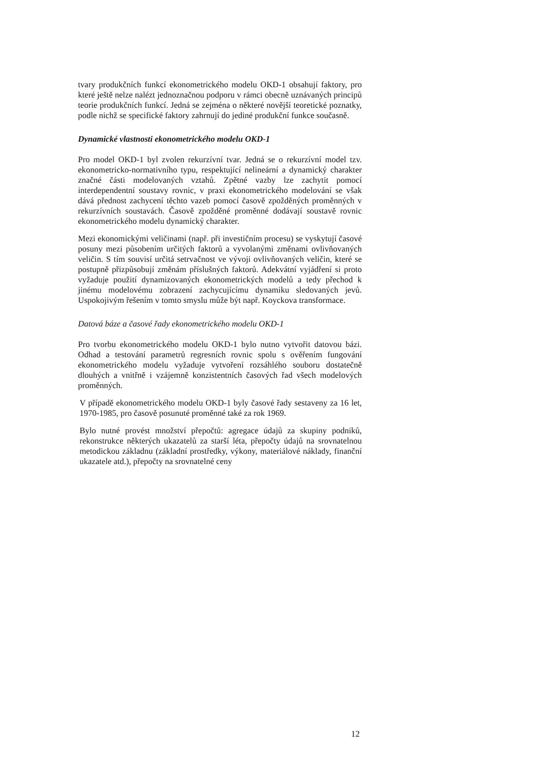tvary produkčních funkcí ekonometrického modelu OKD-1 obsahují faktory, pro které ještě nelze nalézt jednoznačnou podporu v rámci obecně uznávaných principů teorie produkčních funkcí. Jedná se zejména o některé novější teoretické poznatky, podle nichž se specifické faktory zahrnují do jediné produkční funkce současně.
Dynamické vlastnosti ekonometrického modelu OKD-1
Pro model OKD-1 byl zvolen rekurzívní tvar. Jedná se o rekurzívní model tzv. ekonometricko-normativního typu, respektující nelineární a dynamický charakter značné části modelovaných vztahů. Zpětné vazby lze zachytit pomocí interdependentní soustavy rovnic, v praxi ekonometrického modelování se však dává přednost zachycení těchto vazeb pomocí časově zpožděných proměnných v rekurzívních soustavách. Časově zpožděné proměnné dodávají soustavě rovnic ekonometrického modelu dynamický charakter.
Mezi ekonomickými veličinami (např. při investičním procesu) se vyskytují časové posuny mezi působením určitých faktorů a vyvolanými změnami ovlivňovaných veličin. S tím souvisí určitá setrvačnost ve vývoji ovlivňovaných veličin, které se postupně přizpůsobují změnám příslušných faktorů. Adekvátní vyjádření si proto vyžaduje použití dynamizovaných ekonometrických modelů a tedy přechod k jinému modelovému zobrazení zachycujícímu dynamiku sledovaných jevů. Uspokojivým řešením v tomto smyslu může být např. Koyckova transformace.
Datová báze a časové řady ekonometrického modelu OKD-1
Pro tvorbu ekonometrického modelu OKD-1 bylo nutno vytvořit datovou bázi. Odhad a testování parametrů regresních rovnic spolu s ověřením fungování ekonometrického modelu vyžaduje vytvoření rozsáhlého souboru dostatečně dlouhých a vnitřně i vzájemně konzistentních časových řad všech modelových proměnných.
V případě ekonometrického modelu OKD-1 byly časové řady sestaveny za 16 let, 1970-1985, pro časově posunuté proměnné také za rok 1969.
Bylo nutné provést množství přepočtů: agregace údajů za skupiny podniků, rekonstrukce některých ukazatelů za starší léta, přepočty údajů na srovnatelnou metodickou základnu (základní prostředky, výkony, materiálové náklady, finanční ukazatele atd.), přepočty na srovnatelné ceny
12